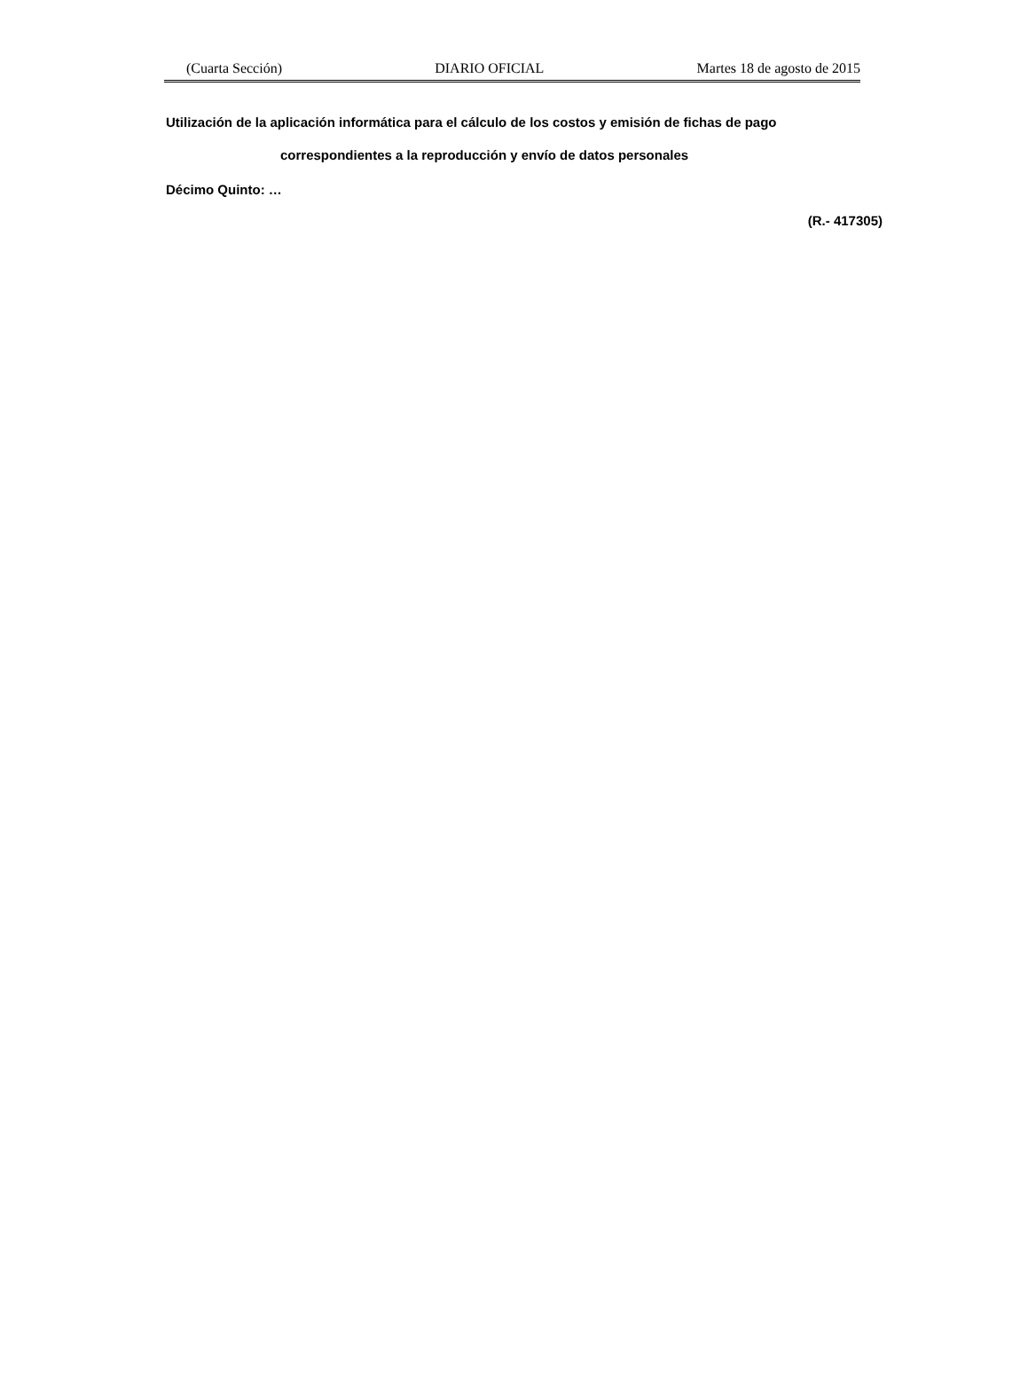(Cuarta Sección) DIARIO OFICIAL Martes 18 de agosto de 2015
Utilización de la aplicación informática para el cálculo de los costos y emisión de fichas de pago
correspondientes a la reproducción y envío de datos personales
Décimo Quinto: …
(R.- 417305)